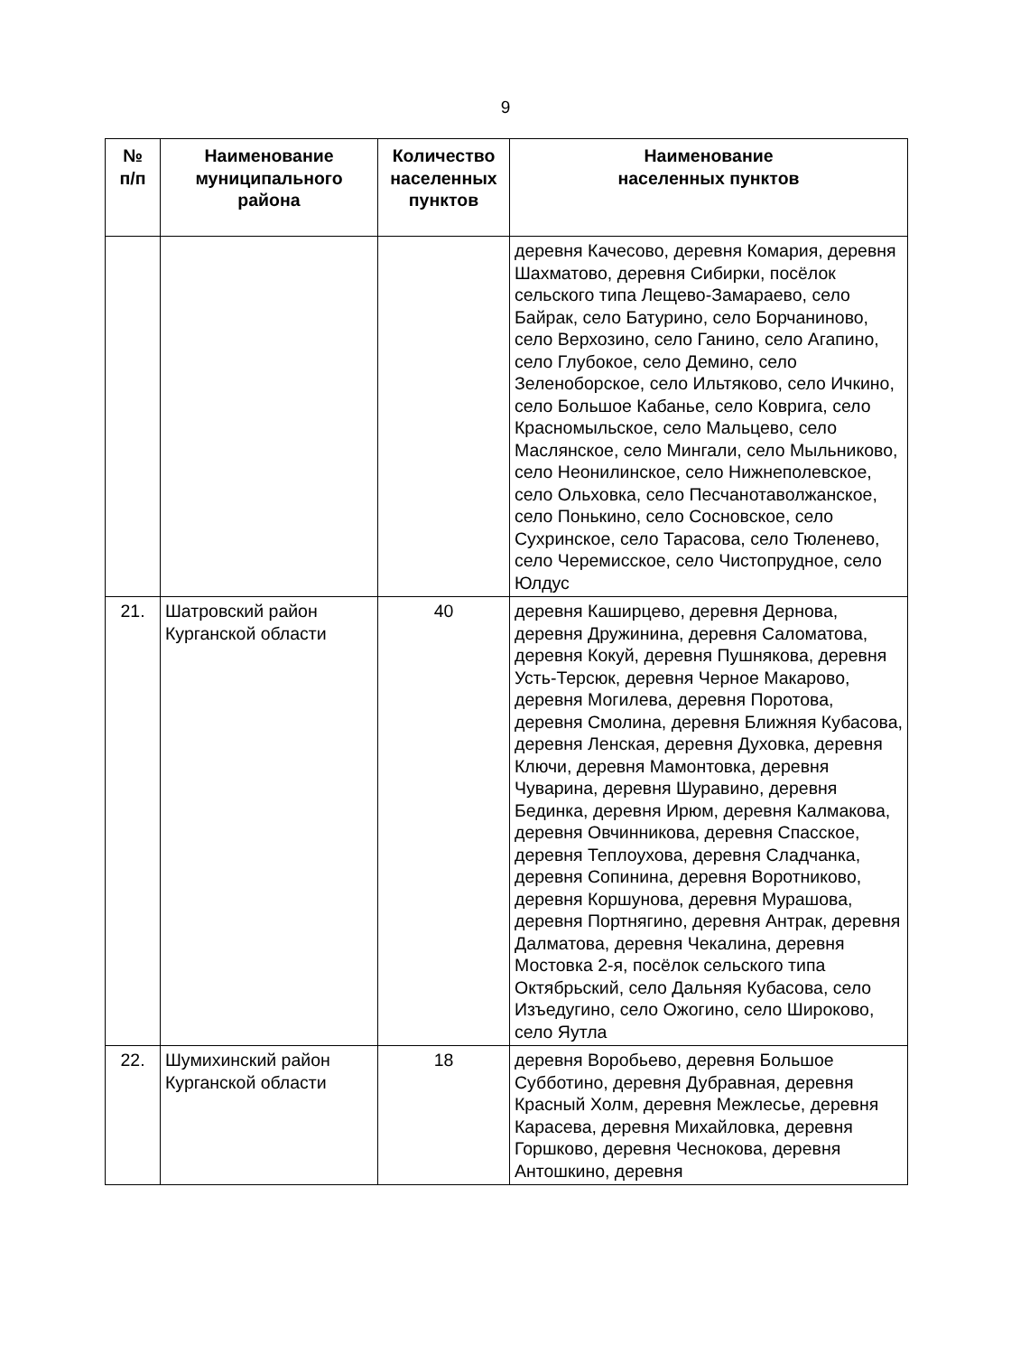9
| № п/п | Наименование муниципального района | Количество населенных пунктов | Наименование населенных пунктов |
| --- | --- | --- | --- |
| | | | деревня Качесово, деревня Комария, деревня Шахматово, деревня Сибирки, посёлок сельского типа Лещево-Замараево, село Байрак, село Батурино, село Борчаниново, село Верхозино, село Ганино, село Агапино, село Глубокое, село Демино, село Зеленоборское, село Ильтяково, село Ичкино, село Большое Кабанье, село Коврига, село Красномыльское, село Мальцево, село Маслянское, село Мингали, село Мыльниково, село Неонилинское, село Нижнеполевское, село Ольховка, село Песчанотаволжанское, село Понькино, село Сосновское, село Сухринское, село Тарасова, село Тюленево, село Черемисское, село Чистопрудное, село Юлдус |
| 21. | Шатровский район Курганской области | 40 | деревня Каширцево, деревня Дернова, деревня Дружинина, деревня Саломатова, деревня Кокуй, деревня Пушнякова, деревня Усть-Терсюк, деревня Черное Макарово, деревня Могилева, деревня Поротова, деревня Смолина, деревня Ближняя Кубасова, деревня Ленская, деревня Духовка, деревня Ключи, деревня Мамонтовка, деревня Чуварина, деревня Шуравино, деревня Бединка, деревня Ирюм, деревня Калмакова, деревня Овчинникова, деревня Спасское, деревня Теплоухова, деревня Сладчанка, деревня Сопинина, деревня Воротниково, деревня Коршунова, деревня Мурашова, деревня Портнягино, деревня Антрак, деревня Далматова, деревня Чекалина, деревня Мостовка 2-я, посёлок сельского типа Октябрьский, село Дальняя Кубасова, село Изъедугино, село Ожогино, село Широково, село Яутла |
| 22. | Шумихинский район Курганской области | 18 | деревня Воробьево, деревня Большое Субботино, деревня Дубравная, деревня Красный Холм, деревня Межлесье, деревня Карасева, деревня Михайловка, деревня Горшково, деревня Чеснокова, деревня Антошкино, деревня |